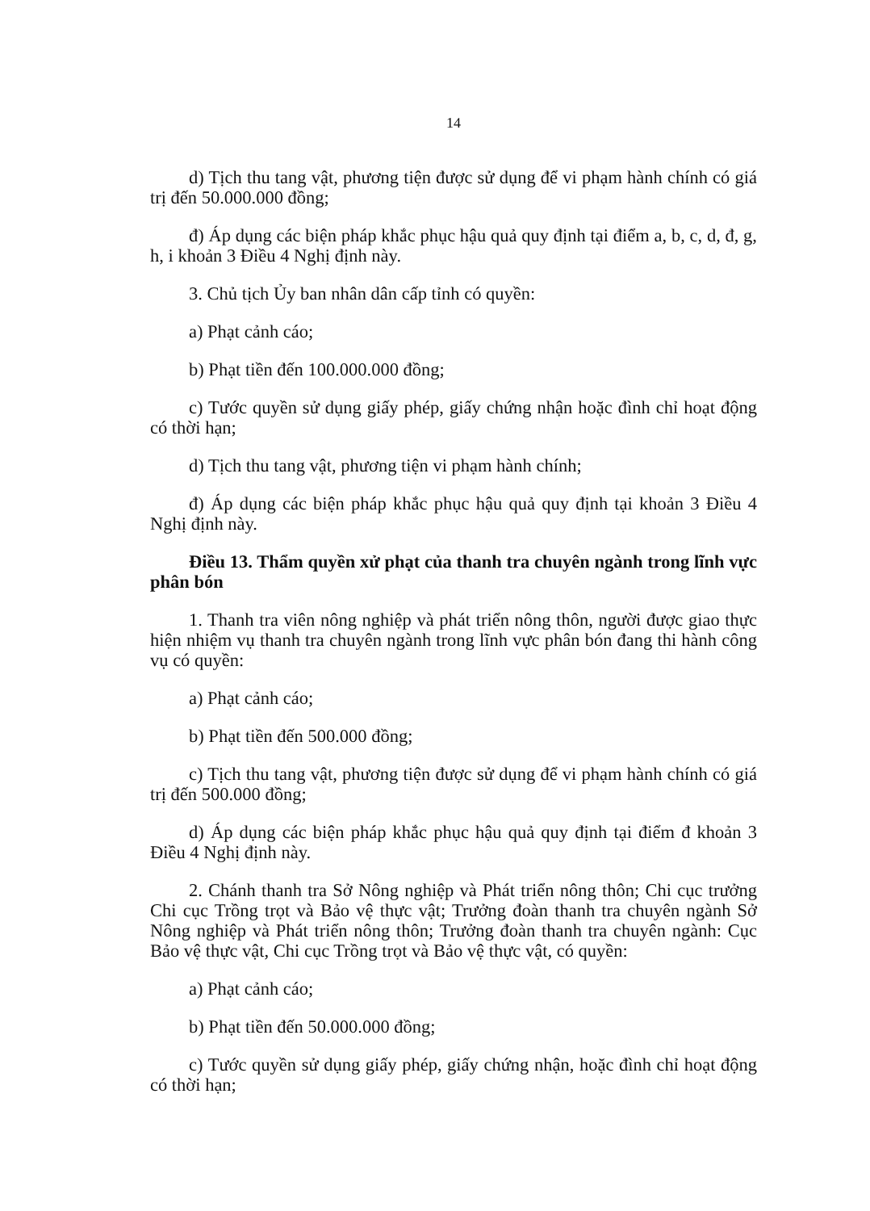14
d) Tịch thu tang vật, phương tiện được sử dụng để vi phạm hành chính có giá trị đến 50.000.000 đồng;
đ) Áp dụng các biện pháp khắc phục hậu quả quy định tại điểm a, b, c, d, đ, g, h, i khoản 3 Điều 4 Nghị định này.
3. Chủ tịch Ủy ban nhân dân cấp tỉnh có quyền:
a) Phạt cảnh cáo;
b) Phạt tiền đến 100.000.000 đồng;
c) Tước quyền sử dụng giấy phép, giấy chứng nhận hoặc đình chỉ hoạt động có thời hạn;
d) Tịch thu tang vật, phương tiện vi phạm hành chính;
đ) Áp dụng các biện pháp khắc phục hậu quả quy định tại khoản 3 Điều 4 Nghị định này.
Điều 13. Thẩm quyền xử phạt của thanh tra chuyên ngành trong lĩnh vực phân bón
1. Thanh tra viên nông nghiệp và phát triển nông thôn, người được giao thực hiện nhiệm vụ thanh tra chuyên ngành trong lĩnh vực phân bón đang thi hành công vụ có quyền:
a) Phạt cảnh cáo;
b) Phạt tiền đến 500.000 đồng;
c) Tịch thu tang vật, phương tiện được sử dụng để vi phạm hành chính có giá trị đến 500.000 đồng;
d) Áp dụng các biện pháp khắc phục hậu quả quy định tại điểm đ khoản 3 Điều 4 Nghị định này.
2. Chánh thanh tra Sở Nông nghiệp và Phát triển nông thôn; Chi cục trưởng Chi cục Trồng trọt và Bảo vệ thực vật; Trưởng đoàn thanh tra chuyên ngành Sở Nông nghiệp và Phát triển nông thôn; Trưởng đoàn thanh tra chuyên ngành: Cục Bảo vệ thực vật, Chi cục Trồng trọt và Bảo vệ thực vật, có quyền:
a) Phạt cảnh cáo;
b) Phạt tiền đến 50.000.000 đồng;
c) Tước quyền sử dụng giấy phép, giấy chứng nhận, hoặc đình chỉ hoạt động có thời hạn;